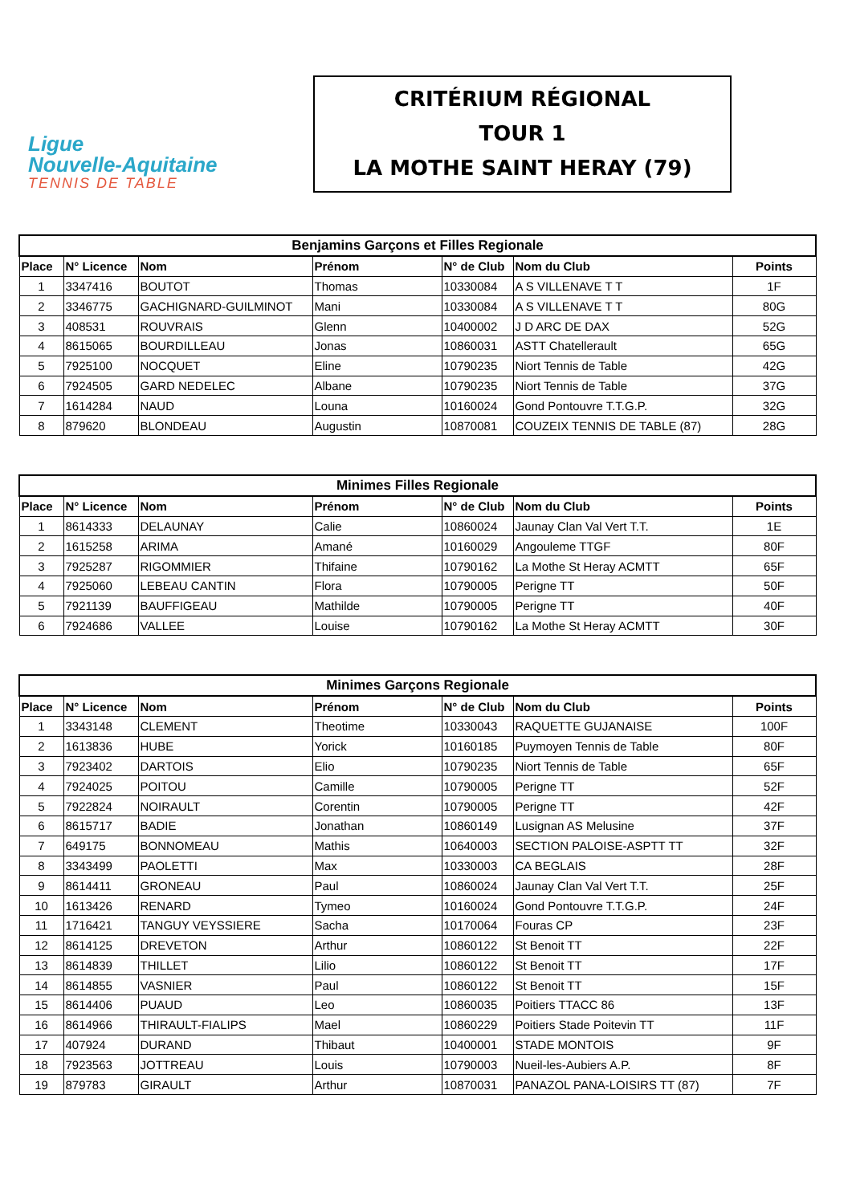Ligue
Nouvelle-Aquitaine
TENNIS DE TABLE
CRITÉRIUM RÉGIONAL
TOUR 1
LA MOTHE SAINT HERAY (79)
| Benjamins Garçons et Filles Regionale | | | | | | |
| --- | --- | --- | --- | --- | --- | --- |
| Place | N° Licence | Nom | Prénom | N° de Club | Nom du Club | Points |
| 1 | 3347416 | BOUTOT | Thomas | 10330084 | A S VILLENAVE T T | 1F |
| 2 | 3346775 | GACHIGNARD-GUILMINOT | Mani | 10330084 | A S VILLENAVE T T | 80G |
| 3 | 408531 | ROUVRAIS | Glenn | 10400002 | J D ARC DE DAX | 52G |
| 4 | 8615065 | BOURDILLEAU | Jonas | 10860031 | ASTT Chatellerault | 65G |
| 5 | 7925100 | NOCQUET | Eline | 10790235 | Niort Tennis de Table | 42G |
| 6 | 7924505 | GARD NEDELEC | Albane | 10790235 | Niort Tennis de Table | 37G |
| 7 | 1614284 | NAUD | Louna | 10160024 | Gond Pontouvre T.T.G.P. | 32G |
| 8 | 879620 | BLONDEAU | Augustin | 10870081 | COUZEIX TENNIS DE TABLE (87) | 28G |
| Minimes Filles Regionale | | | | | | |
| --- | --- | --- | --- | --- | --- | --- |
| Place | N° Licence | Nom | Prénom | N° de Club | Nom du Club | Points |
| 1 | 8614333 | DELAUNAY | Calie | 10860024 | Jaunay Clan Val Vert T.T. | 1E |
| 2 | 1615258 | ARIMA | Amané | 10160029 | Angouleme TTGF | 80F |
| 3 | 7925287 | RIGOMMIER | Thifaine | 10790162 | La Mothe St Heray ACMTT | 65F |
| 4 | 7925060 | LEBEAU CANTIN | Flora | 10790005 | Perigne TT | 50F |
| 5 | 7921139 | BAUFFIGEAU | Mathilde | 10790005 | Perigne TT | 40F |
| 6 | 7924686 | VALLEE | Louise | 10790162 | La Mothe St Heray ACMTT | 30F |
| Minimes Garçons Regionale | | | | | | |
| --- | --- | --- | --- | --- | --- | --- |
| Place | N° Licence | Nom | Prénom | N° de Club | Nom du Club | Points |
| 1 | 3343148 | CLEMENT | Theotime | 10330043 | RAQUETTE GUJANAISE | 100F |
| 2 | 1613836 | HUBE | Yorick | 10160185 | Puymoyen Tennis de Table | 80F |
| 3 | 7923402 | DARTOIS | Elio | 10790235 | Niort Tennis de Table | 65F |
| 4 | 7924025 | POITOU | Camille | 10790005 | Perigne TT | 52F |
| 5 | 7922824 | NOIRAULT | Corentin | 10790005 | Perigne TT | 42F |
| 6 | 8615717 | BADIE | Jonathan | 10860149 | Lusignan AS Melusine | 37F |
| 7 | 649175 | BONNOMEAU | Mathis | 10640003 | SECTION PALOISE-ASPTT TT | 32F |
| 8 | 3343499 | PAOLETTI | Max | 10330003 | CA BEGLAIS | 28F |
| 9 | 8614411 | GRONEAU | Paul | 10860024 | Jaunay Clan Val Vert T.T. | 25F |
| 10 | 1613426 | RENARD | Tymeo | 10160024 | Gond Pontouvre T.T.G.P. | 24F |
| 11 | 1716421 | TANGUY VEYSSIERE | Sacha | 10170064 | Fouras CP | 23F |
| 12 | 8614125 | DREVETON | Arthur | 10860122 | St Benoit TT | 22F |
| 13 | 8614839 | THILLET | Lilio | 10860122 | St Benoit TT | 17F |
| 14 | 8614855 | VASNIER | Paul | 10860122 | St Benoit TT | 15F |
| 15 | 8614406 | PUAUD | Leo | 10860035 | Poitiers TTACC 86 | 13F |
| 16 | 8614966 | THIRAULT-FIALIPS | Mael | 10860229 | Poitiers Stade Poitevin TT | 11F |
| 17 | 407924 | DURAND | Thibaut | 10400001 | STADE MONTOIS | 9F |
| 18 | 7923563 | JOTTREAU | Louis | 10790003 | Nueil-les-Aubiers A.P. | 8F |
| 19 | 879783 | GIRAULT | Arthur | 10870031 | PANAZOL PANA-LOISIRS TT (87) | 7F |